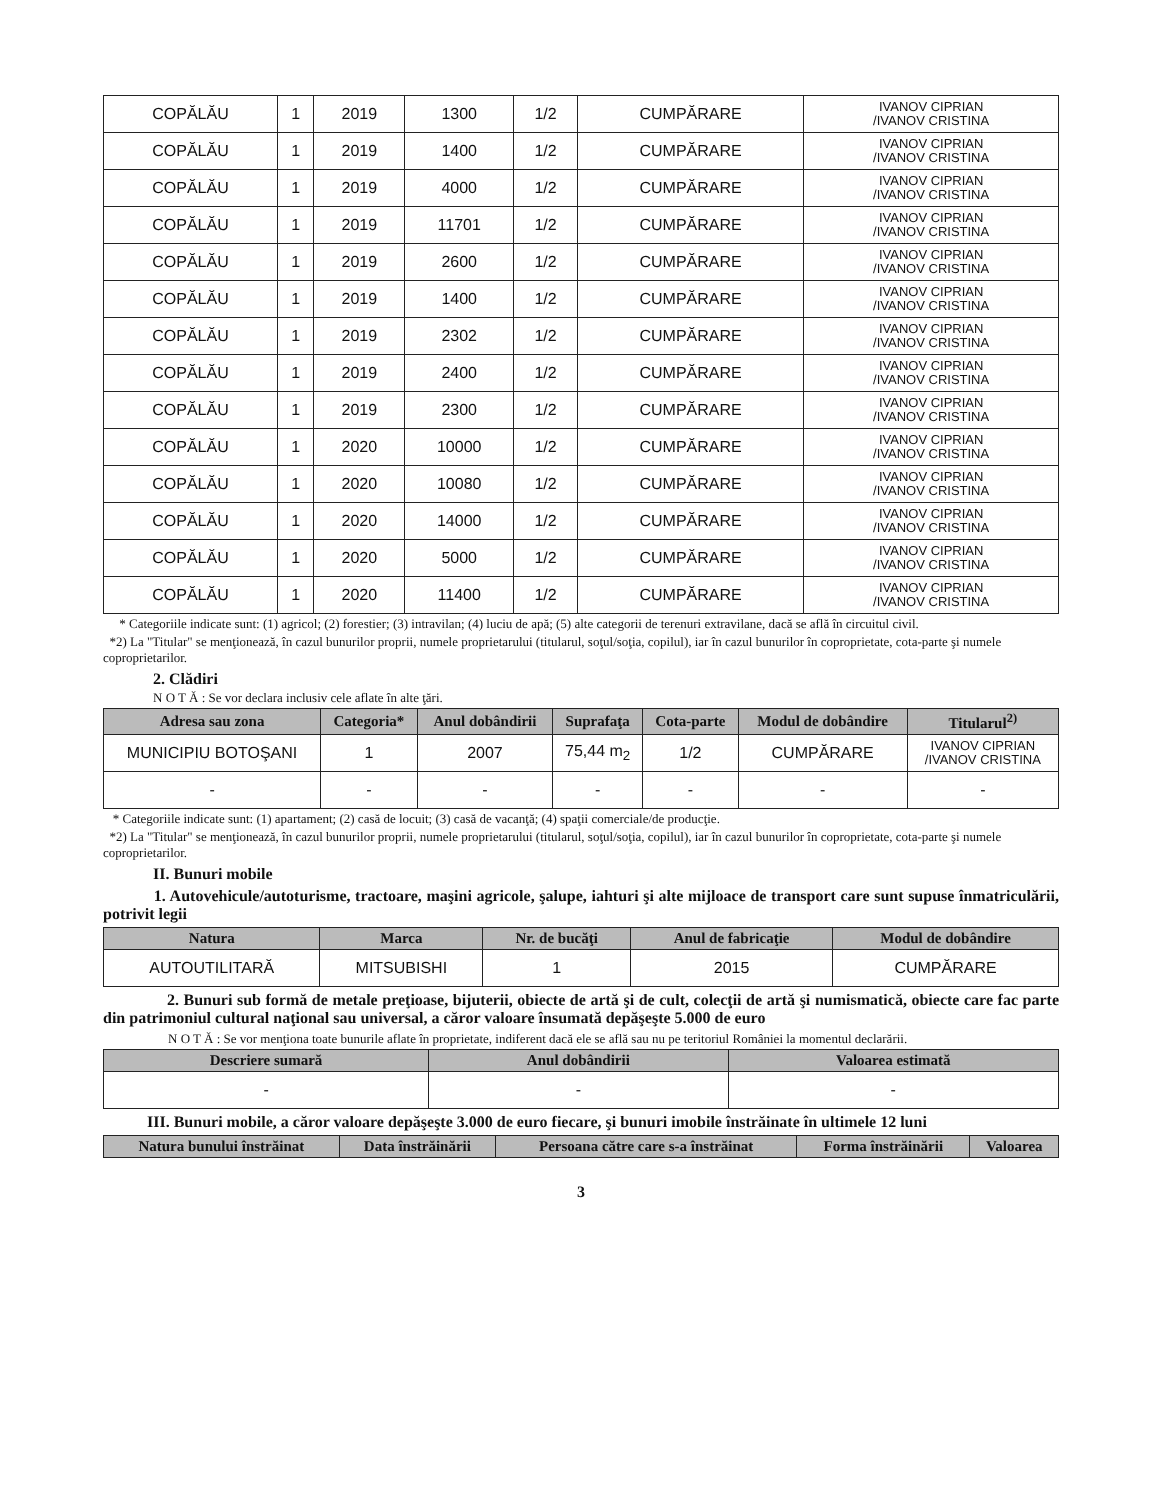| COPĂLĂU | 1 | 2019 | 1300 | 1/2 | CUMPĂRARE | IVANOV CIPRIAN /IVANOV CRISTINA |
| COPĂLĂU | 1 | 2019 | 1400 | 1/2 | CUMPĂRARE | IVANOV CIPRIAN /IVANOV CRISTINA |
| COPĂLĂU | 1 | 2019 | 4000 | 1/2 | CUMPĂRARE | IVANOV CIPRIAN /IVANOV CRISTINA |
| COPĂLĂU | 1 | 2019 | 11701 | 1/2 | CUMPĂRARE | IVANOV CIPRIAN /IVANOV CRISTINA |
| COPĂLĂU | 1 | 2019 | 2600 | 1/2 | CUMPĂRARE | IVANOV CIPRIAN /IVANOV CRISTINA |
| COPĂLĂU | 1 | 2019 | 1400 | 1/2 | CUMPĂRARE | IVANOV CIPRIAN /IVANOV CRISTINA |
| COPĂLĂU | 1 | 2019 | 2302 | 1/2 | CUMPĂRARE | IVANOV CIPRIAN /IVANOV CRISTINA |
| COPĂLĂU | 1 | 2019 | 2400 | 1/2 | CUMPĂRARE | IVANOV CIPRIAN /IVANOV CRISTINA |
| COPĂLĂU | 1 | 2019 | 2300 | 1/2 | CUMPĂRARE | IVANOV CIPRIAN /IVANOV CRISTINA |
| COPĂLĂU | 1 | 2020 | 10000 | 1/2 | CUMPĂRARE | IVANOV CIPRIAN /IVANOV CRISTINA |
| COPĂLĂU | 1 | 2020 | 10080 | 1/2 | CUMPĂRARE | IVANOV CIPRIAN /IVANOV CRISTINA |
| COPĂLĂU | 1 | 2020 | 14000 | 1/2 | CUMPĂRARE | IVANOV CIPRIAN /IVANOV CRISTINA |
| COPĂLĂU | 1 | 2020 | 5000 | 1/2 | CUMPĂRARE | IVANOV CIPRIAN /IVANOV CRISTINA |
| COPĂLĂU | 1 | 2020 | 11400 | 1/2 | CUMPĂRARE | IVANOV CIPRIAN /IVANOV CRISTINA |
* Categoriile indicate sunt: (1) agricol; (2) forestier; (3) intravilan; (4) luciu de apă; (5) alte categorii de terenuri extravilane, dacă se află în circuitul civil.
*2) La "Titular" se menţionează, în cazul bunurilor proprii, numele proprietarului (titularul, soţul/soţia, copilul), iar în cazul bunurilor în coproprietate, cota-parte şi numele coproprietarilor.
2. Clădiri
N O T Ă : Se vor declara inclusiv cele aflate în alte ţări.
| Adresa sau zona | Categoria* | Anul dobândirii | Suprafaţa | Cota-parte | Modul de dobândire | Titularul<sup>2)</sup> |
| --- | --- | --- | --- | --- | --- | --- |
| MUNICIPIU BOTOŞANI | 1 | 2007 | 75,44 m<sub>2</sub> | 1/2 | CUMPĂRARE | IVANOV CIPRIAN /IVANOV CRISTINA |
| - | - | - | - | - | - | - |
* Categoriile indicate sunt: (1) apartament; (2) casă de locuit; (3) casă de vacanţă; (4) spaţii comerciale/de producţie.
*2) La "Titular" se menţionează, în cazul bunurilor proprii, numele proprietarului (titularul, soţul/soţia, copilul), iar în cazul bunurilor în coproprietate, cota-parte şi numele coproprietarilor.
II. Bunuri mobile
1. Autovehicule/autoturisme, tractoare, maşini agricole, şalupe, iahturi şi alte mijloace de transport care sunt supuse înmatriculării, potrivit legii
| Natura | Marca | Nr. de bucăţi | Anul de fabricaţie | Modul de dobândire |
| --- | --- | --- | --- | --- |
| AUTOUTILITARĂ | MITSUBISHI | 1 | 2015 | CUMPĂRARE |
2. Bunuri sub formă de metale preţioase, bijuterii, obiecte de artă şi de cult, colecţii de artă şi numismatică, obiecte care fac parte din patrimoniul cultural naţional sau universal, a căror valoare însumată depăşeşte 5.000 de euro
N O T Ă : Se vor menţiona toate bunurile aflate în proprietate, indiferent dacă ele se află sau nu pe teritoriul României la momentul declarării.
| Descriere sumară | Anul dobândirii | Valoarea estimată |
| --- | --- | --- |
| - | - | - |
III. Bunuri mobile, a căror valoare depăşeşte 3.000 de euro fiecare, şi bunuri imobile înstrăinate în ultimele 12 luni
| Natura bunului înstrăinat | Data înstrăinării | Persoana către care s-a înstrăinat | Forma înstrăinării | Valoarea |
| --- | --- | --- | --- | --- |
3